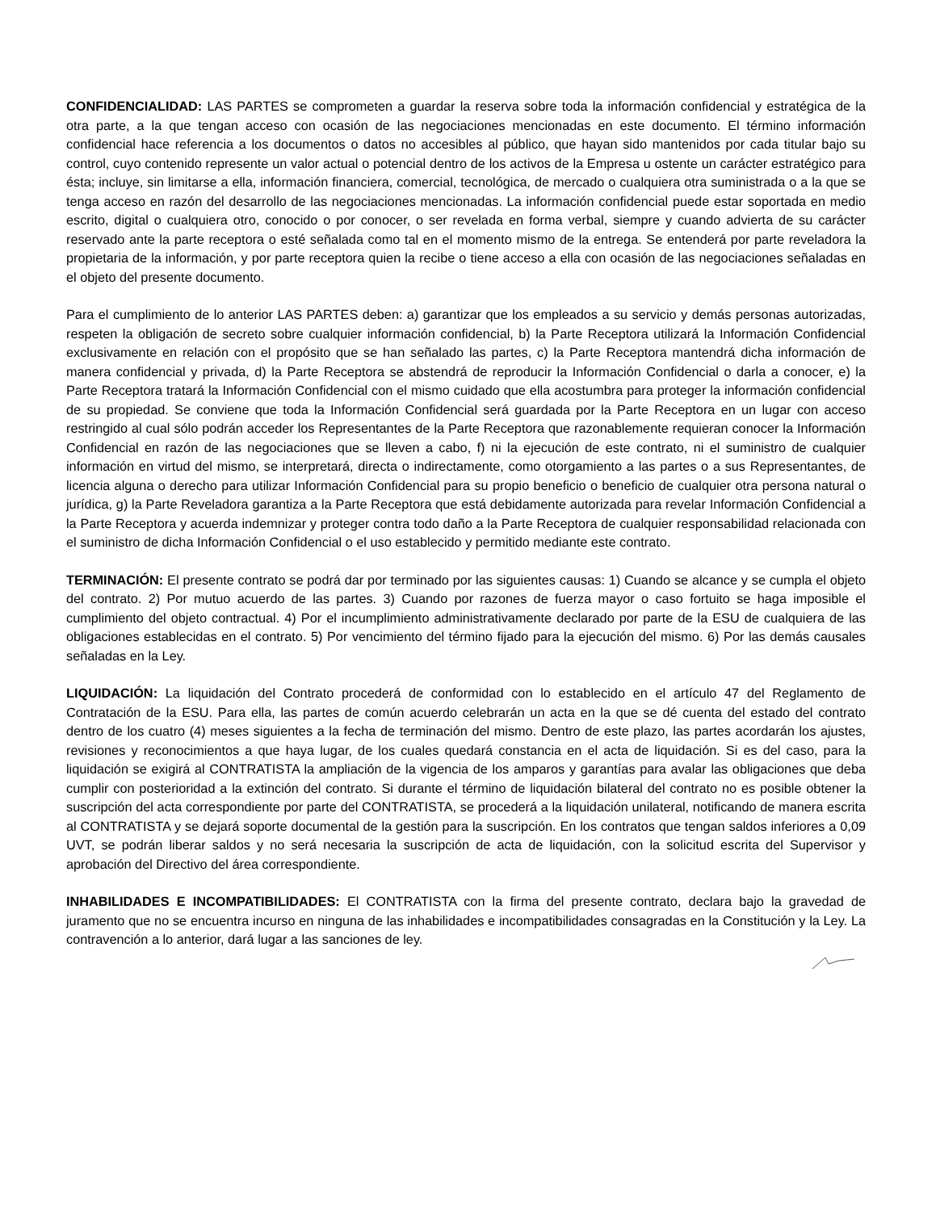CONFIDENCIALIDAD: LAS PARTES se comprometen a guardar la reserva sobre toda la información confidencial y estratégica de la otra parte, a la que tengan acceso con ocasión de las negociaciones mencionadas en este documento. El término información confidencial hace referencia a los documentos o datos no accesibles al público, que hayan sido mantenidos por cada titular bajo su control, cuyo contenido represente un valor actual o potencial dentro de los activos de la Empresa u ostente un carácter estratégico para ésta; incluye, sin limitarse a ella, información financiera, comercial, tecnológica, de mercado o cualquiera otra suministrada o a la que se tenga acceso en razón del desarrollo de las negociaciones mencionadas. La información confidencial puede estar soportada en medio escrito, digital o cualquiera otro, conocido o por conocer, o ser revelada en forma verbal, siempre y cuando advierta de su carácter reservado ante la parte receptora o esté señalada como tal en el momento mismo de la entrega. Se entenderá por parte reveladora la propietaria de la información, y por parte receptora quien la recibe o tiene acceso a ella con ocasión de las negociaciones señaladas en el objeto del presente documento.
Para el cumplimiento de lo anterior LAS PARTES deben: a) garantizar que los empleados a su servicio y demás personas autorizadas, respeten la obligación de secreto sobre cualquier información confidencial, b) la Parte Receptora utilizará la Información Confidencial exclusivamente en relación con el propósito que se han señalado las partes, c) la Parte Receptora mantendrá dicha información de manera confidencial y privada, d) la Parte Receptora se abstendrá de reproducir la Información Confidencial o darla a conocer, e) la Parte Receptora tratará la Información Confidencial con el mismo cuidado que ella acostumbra para proteger la información confidencial de su propiedad. Se conviene que toda la Información Confidencial será guardada por la Parte Receptora en un lugar con acceso restringido al cual sólo podrán acceder los Representantes de la Parte Receptora que razonablemente requieran conocer la Información Confidencial en razón de las negociaciones que se lleven a cabo, f) ni la ejecución de este contrato, ni el suministro de cualquier información en virtud del mismo, se interpretará, directa o indirectamente, como otorgamiento a las partes o a sus Representantes, de licencia alguna o derecho para utilizar Información Confidencial para su propio beneficio o beneficio de cualquier otra persona natural o jurídica, g) la Parte Reveladora garantiza a la Parte Receptora que está debidamente autorizada para revelar Información Confidencial a la Parte Receptora y acuerda indemnizar y proteger contra todo daño a la Parte Receptora de cualquier responsabilidad relacionada con el suministro de dicha Información Confidencial o el uso establecido y permitido mediante este contrato.
TERMINACIÓN: El presente contrato se podrá dar por terminado por las siguientes causas: 1) Cuando se alcance y se cumpla el objeto del contrato. 2) Por mutuo acuerdo de las partes. 3) Cuando por razones de fuerza mayor o caso fortuito se haga imposible el cumplimiento del objeto contractual. 4) Por el incumplimiento administrativamente declarado por parte de la ESU de cualquiera de las obligaciones establecidas en el contrato. 5) Por vencimiento del término fijado para la ejecución del mismo. 6) Por las demás causales señaladas en la Ley.
LIQUIDACIÓN: La liquidación del Contrato procederá de conformidad con lo establecido en el artículo 47 del Reglamento de Contratación de la ESU. Para ella, las partes de común acuerdo celebrarán un acta en la que se dé cuenta del estado del contrato dentro de los cuatro (4) meses siguientes a la fecha de terminación del mismo. Dentro de este plazo, las partes acordarán los ajustes, revisiones y reconocimientos a que haya lugar, de los cuales quedará constancia en el acta de liquidación. Si es del caso, para la liquidación se exigirá al CONTRATISTA la ampliación de la vigencia de los amparos y garantías para avalar las obligaciones que deba cumplir con posterioridad a la extinción del contrato. Si durante el término de liquidación bilateral del contrato no es posible obtener la suscripción del acta correspondiente por parte del CONTRATISTA, se procederá a la liquidación unilateral, notificando de manera escrita al CONTRATISTA y se dejará soporte documental de la gestión para la suscripción. En los contratos que tengan saldos inferiores a 0,09 UVT, se podrán liberar saldos y no será necesaria la suscripción de acta de liquidación, con la solicitud escrita del Supervisor y aprobación del Directivo del área correspondiente.
INHABILIDADES E INCOMPATIBILIDADES: El CONTRATISTA con la firma del presente contrato, declara bajo la gravedad de juramento que no se encuentra incurso en ninguna de las inhabilidades e incompatibilidades consagradas en la Constitución y la Ley. La contravención a lo anterior, dará lugar a las sanciones de ley.